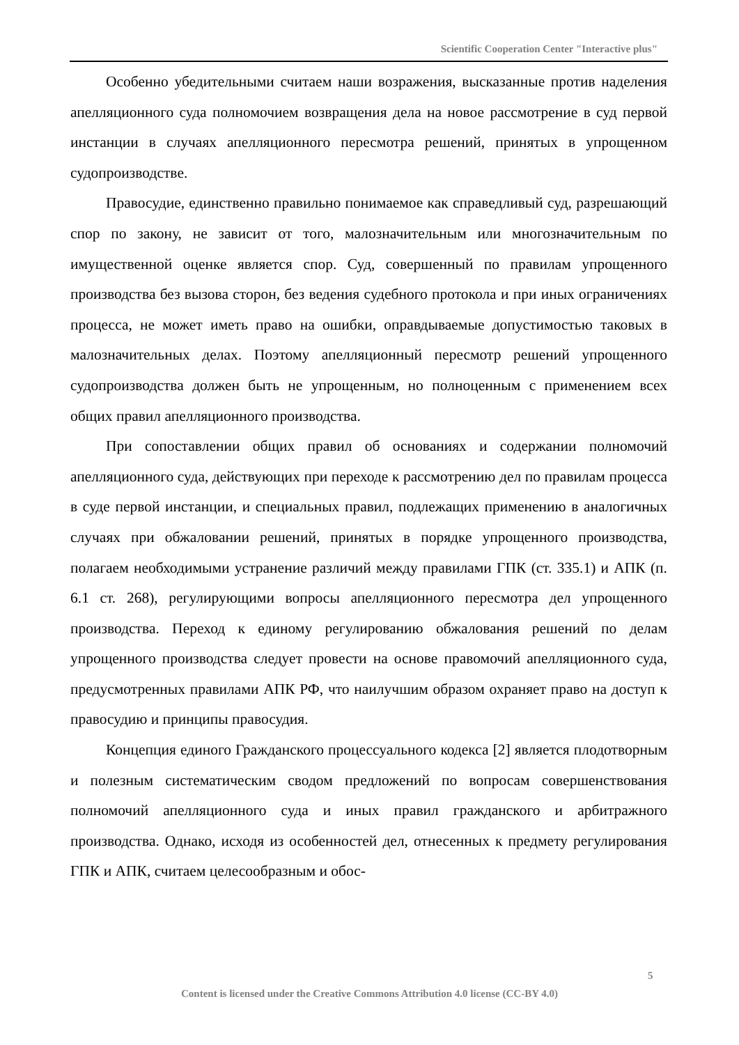Scientific Cooperation Center "Interactive plus"
Особенно убедительными считаем наши возражения, высказанные против наделения апелляционного суда полномочием возвращения дела на новое рассмотрение в суд первой инстанции в случаях апелляционного пересмотра решений, принятых в упрощенном судопроизводстве.
Правосудие, единственно правильно понимаемое как справедливый суд, разрешающий спор по закону, не зависит от того, малозначительным или многозначительным по имущественной оценке является спор. Суд, совершенный по правилам упрощенного производства без вызова сторон, без ведения судебного протокола и при иных ограничениях процесса, не может иметь право на ошибки, оправдываемые допустимостью таковых в малозначительных делах. Поэтому апелляционный пересмотр решений упрощенного судопроизводства должен быть не упрощенным, но полноценным с применением всех общих правил апелляционного производства.
При сопоставлении общих правил об основаниях и содержании полномочий апелляционного суда, действующих при переходе к рассмотрению дел по правилам процесса в суде первой инстанции, и специальных правил, подлежащих применению в аналогичных случаях при обжаловании решений, принятых в порядке упрощенного производства, полагаем необходимыми устранение различий между правилами ГПК (ст. 335.1) и АПК (п. 6.1 ст. 268), регулирующими вопросы апелляционного пересмотра дел упрощенного производства. Переход к единому регулированию обжалования решений по делам упрощенного производства следует провести на основе правомочий апелляционного суда, предусмотренных правилами АПК РФ, что наилучшим образом охраняет право на доступ к правосудию и принципы правосудия.
Концепция единого Гражданского процессуального кодекса [2] является плодотворным и полезным систематическим сводом предложений по вопросам совершенствования полномочий апелляционного суда и иных правил гражданского и арбитражного производства. Однако, исходя из особенностей дел, отнесенных к предмету регулирования ГПК и АПК, считаем целесообразным и обос-
5
Content is licensed under the Creative Commons Attribution 4.0 license (CC-BY 4.0)